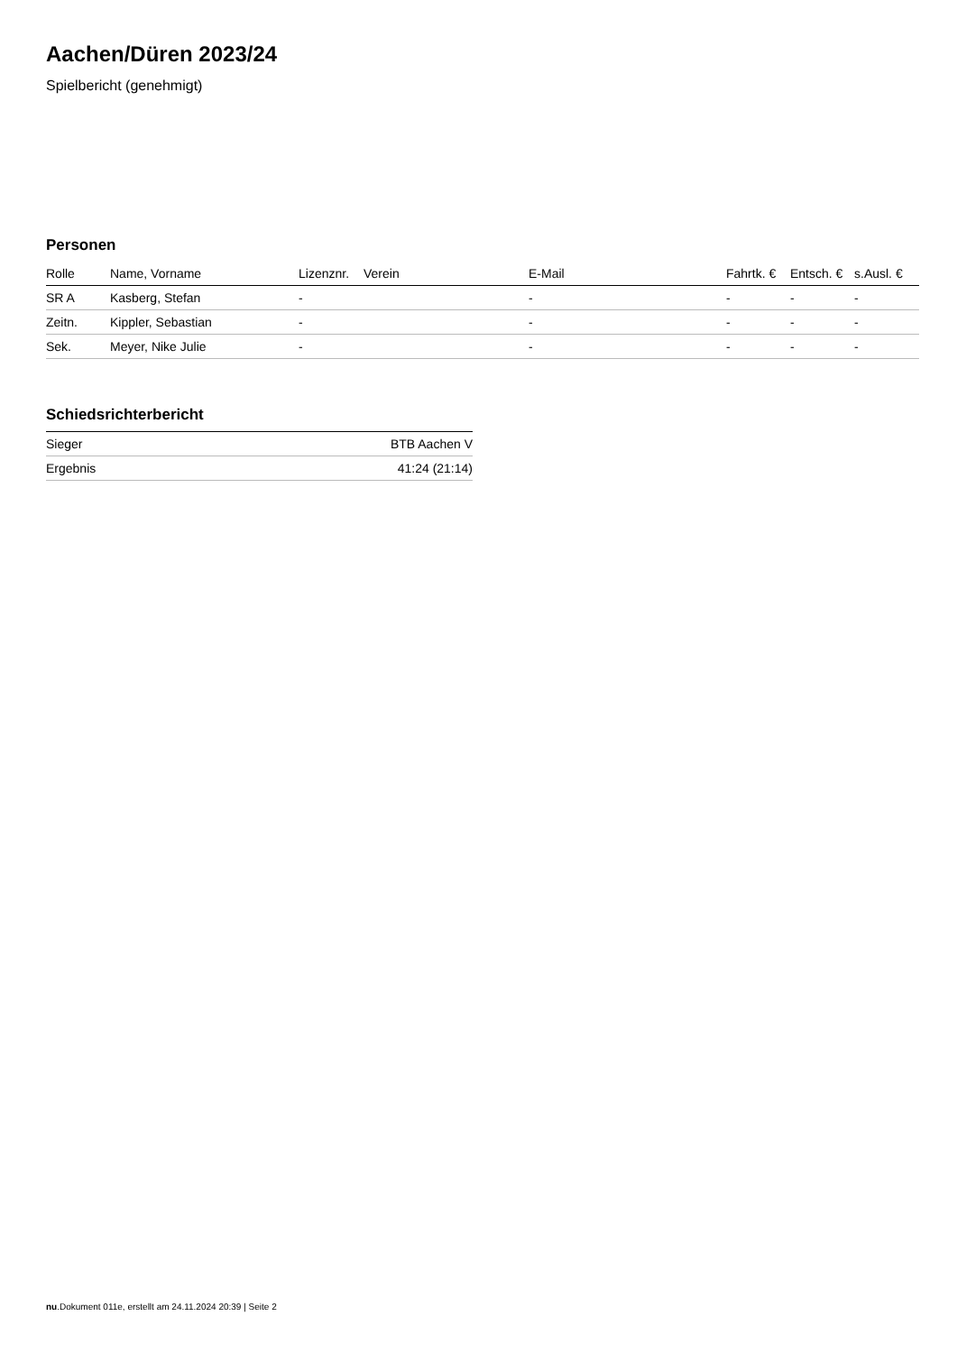Aachen/Düren 2023/24
Spielbericht (genehmigt)
Personen
| Rolle | Name, Vorname | Lizenznr. | Verein | E-Mail | Fahrtk. € | Entsch. € | s.Ausl. € |
| --- | --- | --- | --- | --- | --- | --- | --- |
| SR A | Kasberg, Stefan | - | | - | - | - | - |
| Zeitn. | Kippler, Sebastian | - | | - | - | - | - |
| Sek. | Meyer, Nike Julie | - | | - | - | - | - |
Schiedsrichterbericht
| Sieger | BTB Aachen V |
| Ergebnis | 41:24 (21:14) |
nu.Dokument 011e, erstellt am 24.11.2024 20:39 | Seite 2